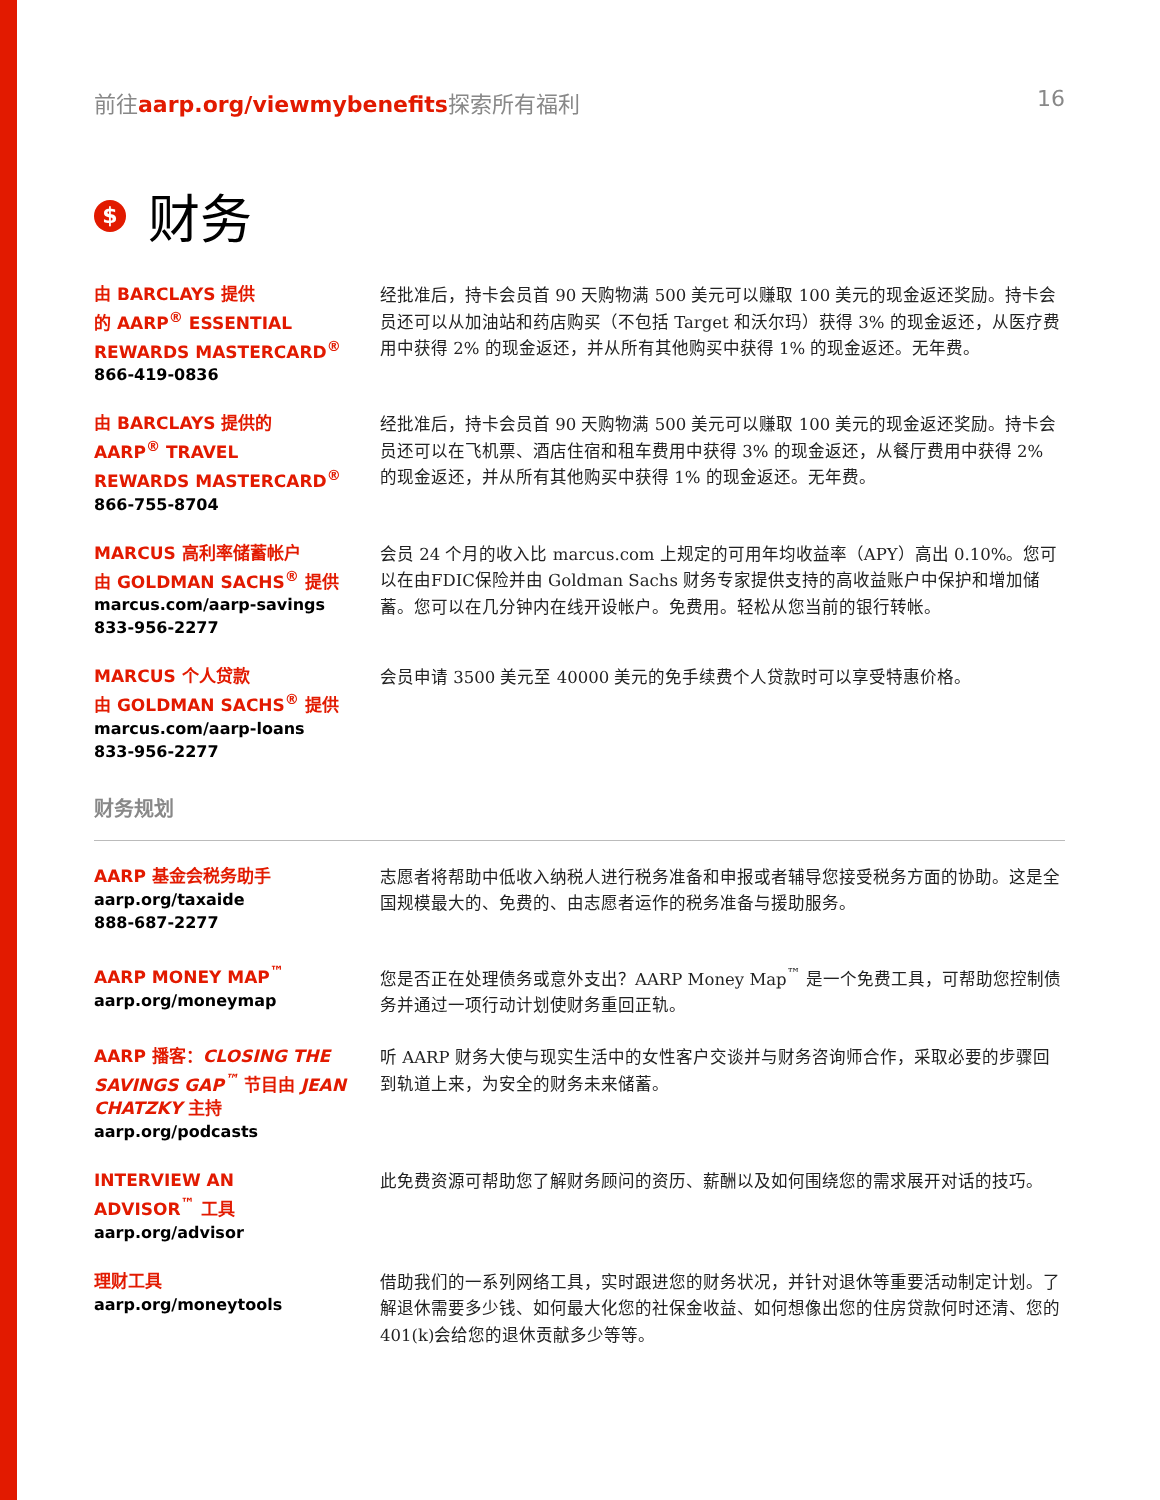前往aarp.org/viewmybenefits探索所有福利 16
$ 财务
由 BARCLAYS 提供
的 AARP<sup>®</sup> ESSENTIAL
REWARDS MASTERCARD<sup>®</sup>
866-419-0836
经批准后，持卡会员首 90 天购物满 500 美元可以赚取 100 美元的现金返还奖励。持卡会员还可以从加油站和药店购买（不包括 Target 和沃尔玛）获得 3% 的现金返还，从医疗费用中获得 2% 的现金返还，并从所有其他购买中获得 1% 的现金返还。无年费。
由 BARCLAYS 提供的
AARP<sup>®</sup> TRAVEL
REWARDS MASTERCARD<sup>®</sup>
866-755-8704
经批准后，持卡会员首 90 天购物满 500 美元可以赚取 100 美元的现金返还奖励。持卡会员还可以在飞机票、酒店住宿和租车费用中获得 3% 的现金返还，从餐厅费用中获得 2% 的现金返还，并从所有其他购买中获得 1% 的现金返还。无年费。
MARCUS 高利率储蓄帐户
由 GOLDMAN SACHS<sup>®</sup> 提供
marcus.com/aarp-savings
833-956-2277
会员 24 个月的收入比 marcus.com 上规定的可用年均收益率（APY）高出 0.10%。您可以在由FDIC保险并由 Goldman Sachs 财务专家提供支持的高收益账户中保护和增加储蓄。您可以在几分钟内在线开设帐户。免费用。轻松从您当前的银行转帐。
MARCUS 个人贷款
由 GOLDMAN SACHS<sup>®</sup> 提供
marcus.com/aarp-loans
833-956-2277
会员申请 3500 美元至 40000 美元的免手续费个人贷款时可以享受特惠价格。
财务规划
AARP 基金会税务助手
aarp.org/taxaide
888-687-2277
志愿者将帮助中低收入纳税人进行税务准备和申报或者辅导您接受税务方面的协助。这是全国规模最大的、免费的、由志愿者运作的税务准备与援助服务。
AARP MONEY MAP<sup>™</sup>
aarp.org/moneymap
您是否正在处理债务或意外支出？AARP Money Map<sup>™</sup> 是一个免费工具，可帮助您控制债务并通过一项行动计划使财务重回正轨。
AARP 播客：CLOSING THE SAVINGS GAP<sup>™</sup> 节目由 JEAN CHATZKY 主持
aarp.org/podcasts
听 AARP 财务大使与现实生活中的女性客户交谈并与财务咨询师合作，采取必要的步骤回到轨道上来，为安全的财务未来储蓄。
INTERVIEW AN
ADVISOR<sup>™</sup> 工具
aarp.org/advisor
此免费资源可帮助您了解财务顾问的资历、薪酬以及如何围绕您的需求展开对话的技巧。
理财工具
aarp.org/moneytools
借助我们的一系列网络工具，实时跟进您的财务状况，并针对退休等重要活动制定计划。了解退休需要多少钱、如何最大化您的社保金收益、如何想像出您的住房贷款何时还清、您的401(k)会给您的退休贡献多少等等。